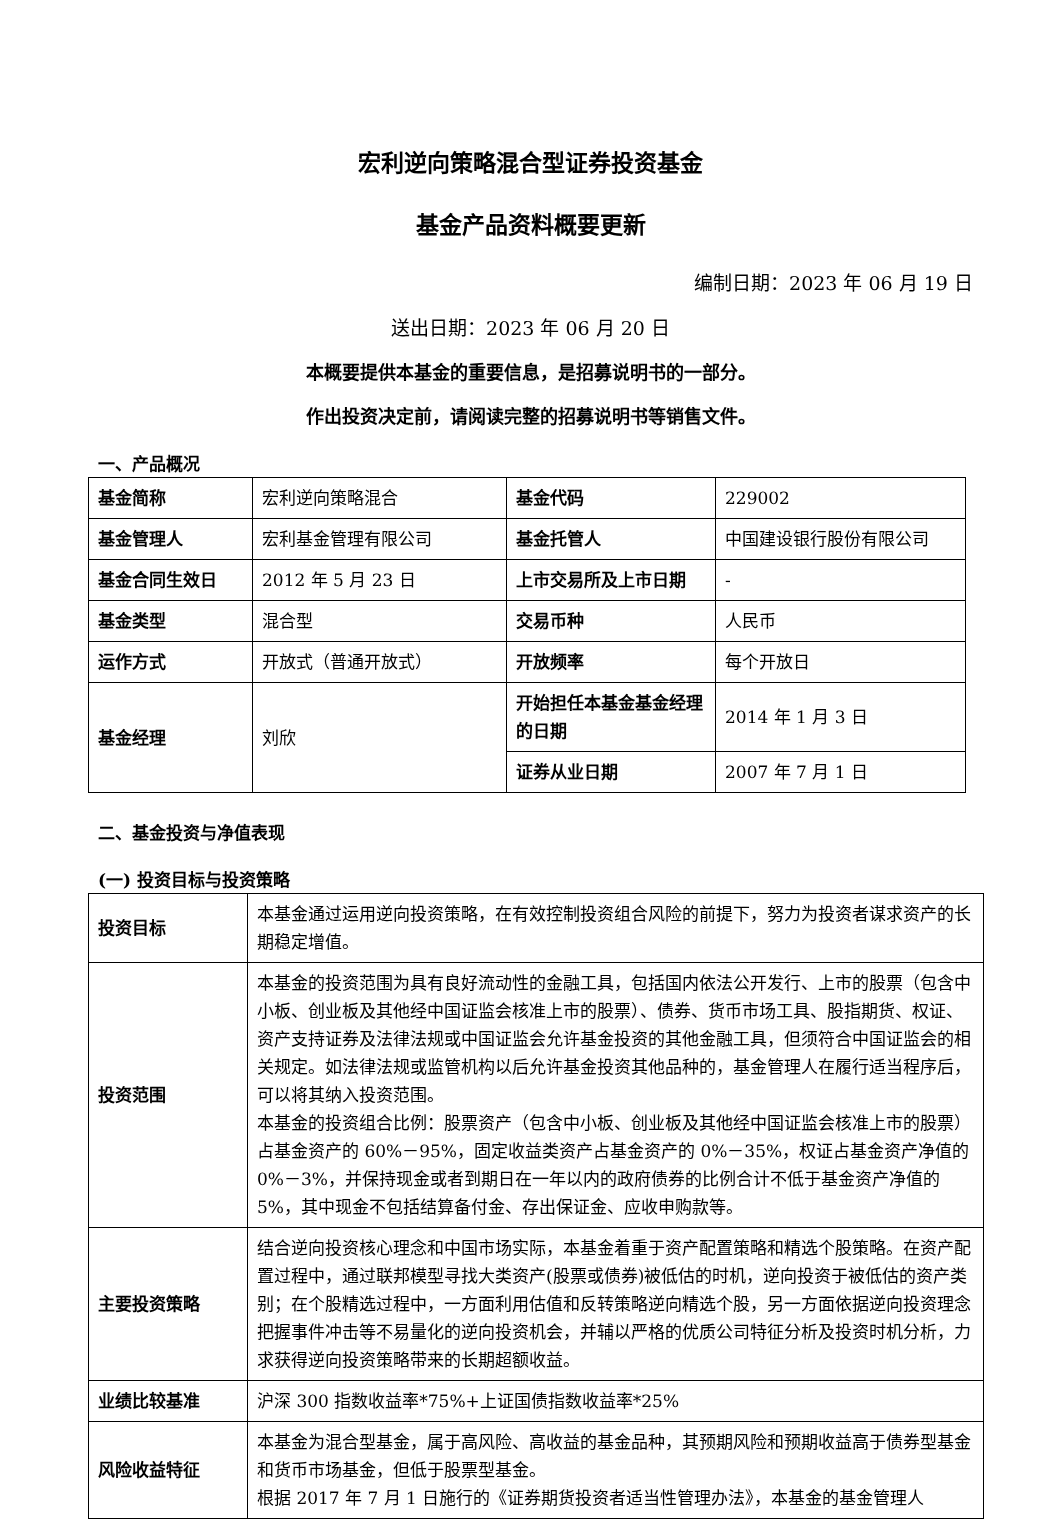宏利逆向策略混合型证券投资基金
基金产品资料概要更新
编制日期：2023 年 06 月 19 日
送出日期：2023 年 06 月 20 日
本概要提供本基金的重要信息，是招募说明书的一部分。
作出投资决定前，请阅读完整的招募说明书等销售文件。
一、产品概况
| 基金简称 | 宏利逆向策略混合 | 基金代码 | 229002 |
| 基金管理人 | 宏利基金管理有限公司 | 基金托管人 | 中国建设银行股份有限公司 |
| 基金合同生效日 | 2012 年 5 月 23 日 | 上市交易所及上市日期 | - |
| 基金类型 | 混合型 | 交易币种 | 人民币 |
| 运作方式 | 开放式（普通开放式） | 开放频率 | 每个开放日 |
| 基金经理 | 刘欣 | 开始担任本基金基金经理的日期 | 2014 年 1 月 3 日 |
| | | 证券从业日期 | 2007 年 7 月 1 日 |
二、基金投资与净值表现
(一) 投资目标与投资策略
| 投资目标 | 本基金通过运用逆向投资策略，在有效控制投资组合风险的前提下，努力为投资者谋求资产的长期稳定增值。 |
| 投资范围 | 本基金的投资范围为具有良好流动性的金融工具，包括国内依法公开发行、上市的股票（包含中小板、创业板及其他经中国证监会核准上市的股票）、债券、货币市场工具、股指期货、权证、资产支持证券及法律法规或中国证监会允许基金投资的其他金融工具，但须符合中国证监会的相关规定。如法律法规或监管机构以后允许基金投资其他品种的，基金管理人在履行适当程序后，可以将其纳入投资范围。 本基金的投资组合比例：股票资产（包含中小板、创业板及其他经中国证监会核准上市的股票）占基金资产的 60%－95%，固定收益类资产占基金资产的 0%－35%，权证占基金资产净值的 0%－3%，并保持现金或者到期日在一年以内的政府债券的比例合计不低于基金资产净值的 5%，其中现金不包括结算备付金、存出保证金、应收申购款等。 |
| 主要投资策略 | 结合逆向投资核心理念和中国市场实际，本基金着重于资产配置策略和精选个股策略。在资产配置过程中，通过联邦模型寻找大类资产(股票或债券)被低估的时机，逆向投资于被低估的资产类别；在个股精选过程中，一方面利用估值和反转策略逆向精选个股，另一方面依据逆向投资理念把握事件冲击等不易量化的逆向投资机会，并辅以严格的优质公司特征分析及投资时机分析，力求获得逆向投资策略带来的长期超额收益。 |
| 业绩比较基准 | 沪深 300 指数收益率*75%+上证国债指数收益率*25% |
| 风险收益特征 | 本基金为混合型基金，属于高风险、高收益的基金品种，其预期风险和预期收益高于债券型基金和货币市场基金，但低于股票型基金。 根据 2017 年 7 月 1 日施行的《证券期货投资者适当性管理办法》，本基金的基金管理人 |